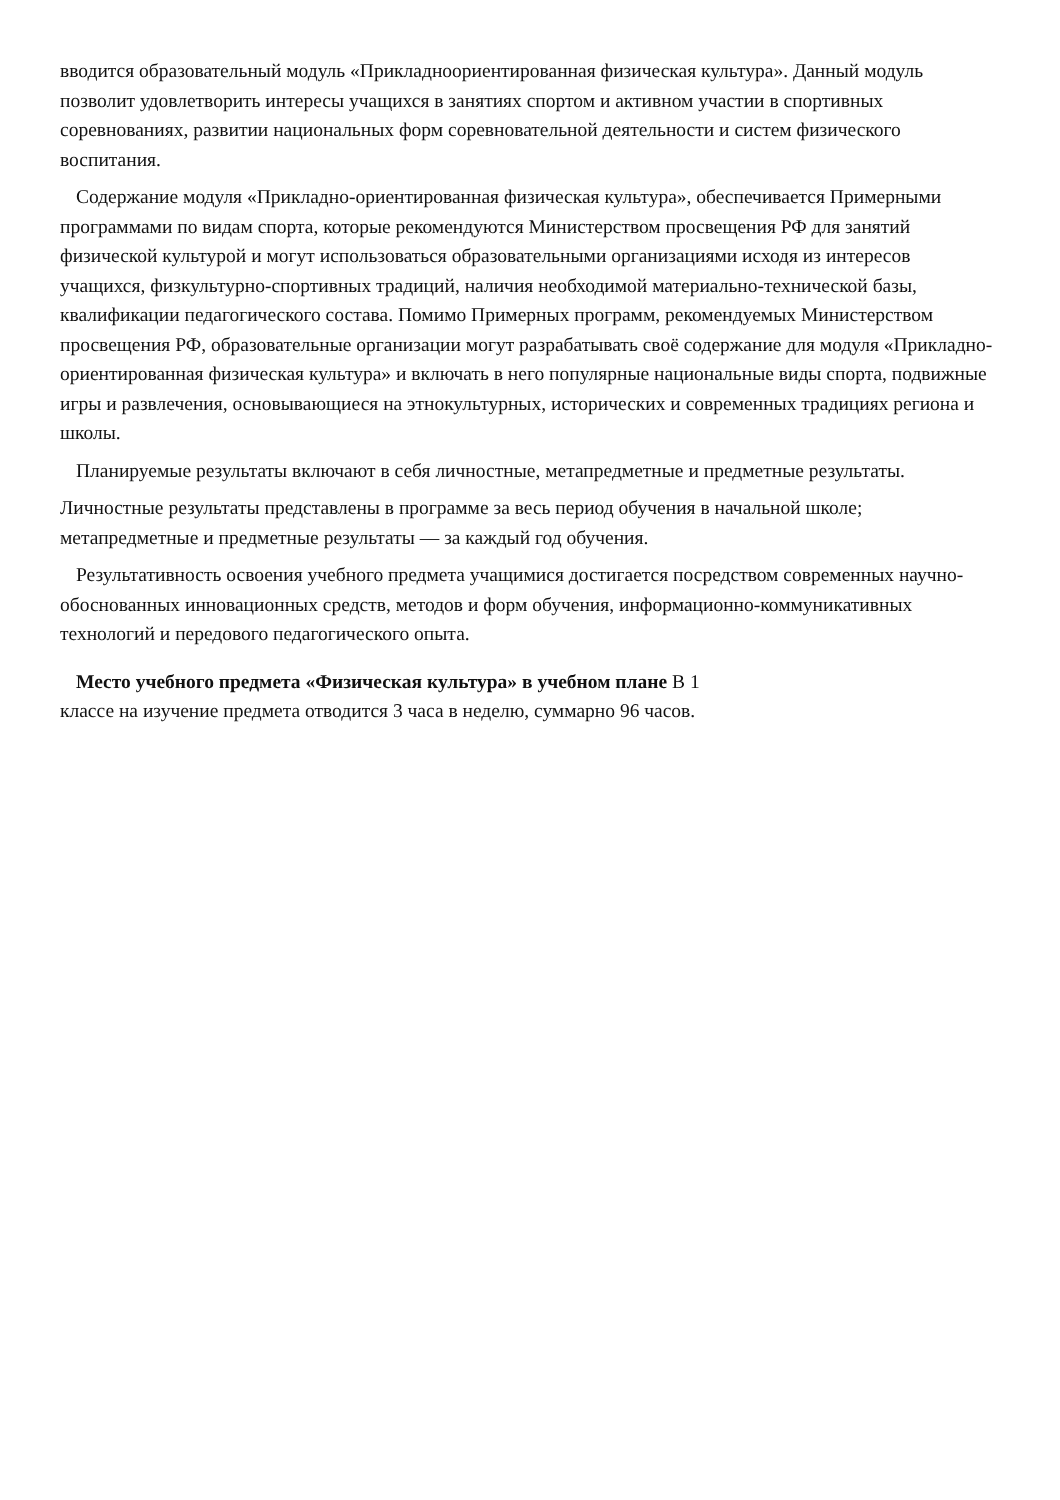вводится образовательный модуль «Прикладноориентированная физическая культура». Данный модуль позволит удовлетворить интересы учащихся в занятиях спортом и активном участии в спортивных соревнованиях, развитии национальных форм соревновательной деятельности и систем физического воспитания.
Содержание модуля «Прикладно-ориентированная физическая культура», обеспечивается Примерными программами по видам спорта, которые рекомендуются Министерством просвещения РФ для занятий физической культурой и могут использоваться образовательными организациями исходя из интересов учащихся, физкультурно-спортивных традиций, наличия необходимой материально-технической базы, квалификации педагогического состава. Помимо Примерных программ, рекомендуемых Министерством просвещения РФ, образовательные организации могут разрабатывать своё содержание для модуля «Прикладно-ориентированная физическая культура» и включать в него популярные национальные виды спорта, подвижные игры и развлечения, основывающиеся на этнокультурных, исторических и современных традициях региона и школы.
Планируемые результаты включают в себя личностные, метапредметные и предметные результаты.
Личностные результаты представлены в программе за весь период обучения в начальной школе; метапредметные и предметные результаты — за каждый год обучения.
Результативность освоения учебного предмета учащимися достигается посредством современных научно-обоснованных инновационных средств, методов и форм обучения, информационно-коммуникативных технологий и передового педагогического опыта.
Место учебного предмета «Физическая культура» в учебном плане В 1
классе на изучение предмета отводится 3 часа в неделю, суммарно 96 часов.